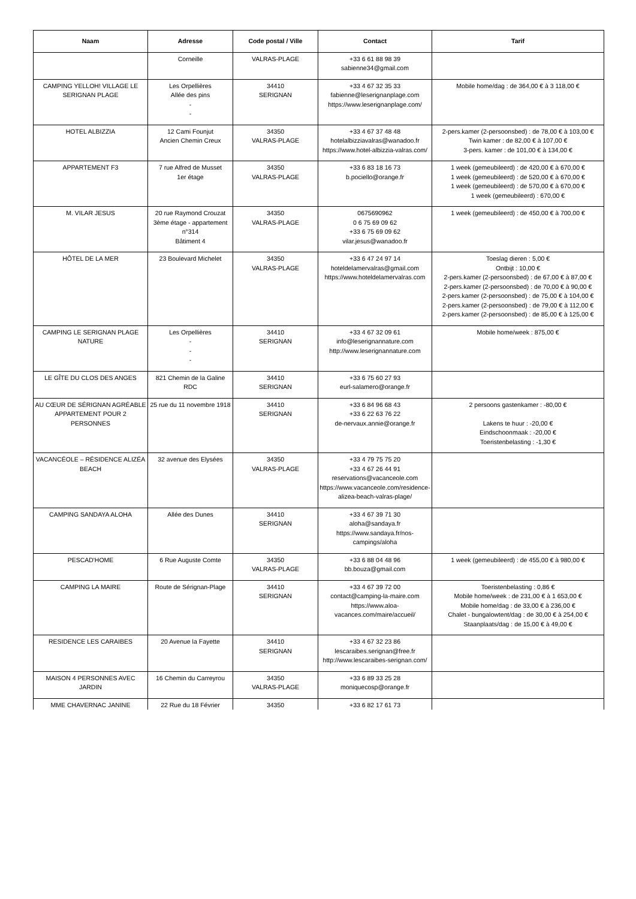| Naam | Adresse | Code postal / Ville | Contact | Tarif |
| --- | --- | --- | --- | --- |
| | Corneille | VALRAS-PLAGE | +33 6 61 88 98 39 sabienne34@gmail.com | |
| CAMPING YELLOH! VILLAGE LE SERIGNAN PLAGE | Les Orpellières Allée des pins - - | 34410 SERIGNAN | +33 4 67 32 35 33 fabienne@leserignanplage.com https://www.leserignanplage.com/ | Mobile home/dag : de 364,00 € à 3 118,00 € |
| HOTEL ALBIZZIA | 12 Cami Founjut Ancien Chemin Creux | 34350 VALRAS-PLAGE | +33 4 67 37 48 48 hotelalbizziavalras@wanadoo.fr https://www.hotel-albizzia-valras.com/ | 2-pers.kamer (2-persoonsbed) : de 78,00 € à 103,00 € Twin kamer : de 82,00 € à 107,00 € 3-pers. kamer : de 101,00 € à 134,00 € |
| APPARTEMENT F3 | 7 rue Alfred de Musset 1er étage | 34350 VALRAS-PLAGE | +33 6 83 18 16 73 b.pociello@orange.fr | 1 week (gemeubileerd) : de 420,00 € à 670,00 € 1 week (gemeubileerd) : de 520,00 € à 670,00 € 1 week (gemeubileerd) : de 570,00 € à 670,00 € 1 week (gemeubileerd) : 670,00 € |
| M. VILAR JESUS | 20 rue Raymond Crouzat 3ème étage - appartement n°314 Bâtiment 4 | 34350 VALRAS-PLAGE | 0675690962 0 6 75 69 09 62 +33 6 75 69 09 62 vilar.jesus@wanadoo.fr | 1 week (gemeubileerd) : de 450,00 € à 700,00 € |
| HÔTEL DE LA MER | 23 Boulevard Michelet | 34350 VALRAS-PLAGE | +33 6 47 24 97 14 hoteldelamervalras@gmail.com https://www.hoteldelamervalras.com | Toeslag dieren : 5,00 € Ontbijt : 10,00 € 2-pers.kamer (2-persoonsbed) : de 67,00 € à 87,00 € 2-pers.kamer (2-persoonsbed) : de 70,00 € à 90,00 € 2-pers.kamer (2-persoonsbed) : de 75,00 € à 104,00 € 2-pers.kamer (2-persoonsbed) : de 79,00 € à 112,00 € 2-pers.kamer (2-persoonsbed) : de 85,00 € à 125,00 € |
| CAMPING LE SERIGNAN PLAGE NATURE | Les Orpellières - - - | 34410 SERIGNAN | +33 4 67 32 09 61 info@leserignannature.com http://www.leserignannature.com | Mobile home/week : 875,00 € |
| LE GÎTE DU CLOS DES ANGES | 821 Chemin de la Galine RDC | 34410 SERIGNAN | +33 6 75 60 27 93 eurl-salamero@orange.fr | |
| AU CŒUR DE SÉRIGNAN AGRÉABLE APPARTEMENT POUR 2 PERSONNES | 25 rue du 11 novembre 1918 | 34410 SERIGNAN | +33 6 84 96 68 43 +33 6 22 63 76 22 de-nervaux.annie@orange.fr | 2 persoons gastenkamer : -80,00 € Lakens te huur : -20,00 € Eindschoonmaak : -20,00 € Toeristenbelasting : -1,30 € |
| VACANCÉOLE – RÉSIDENCE ALIZÉA BEACH | 32 avenue des Elysées | 34350 VALRAS-PLAGE | +33 4 79 75 75 20 +33 4 67 26 44 91 reservations@vacanceole.com https://www.vacanceole.com/residence-alizea-beach-valras-plage/ | |
| CAMPING SANDAYA ALOHA | Allée des Dunes | 34410 SERIGNAN | +33 4 67 39 71 30 aloha@sandaya.fr https://www.sandaya.fr/nos-campings/aloha | |
| PESCAD'HOME | 6 Rue Auguste Comte | 34350 VALRAS-PLAGE | +33 6 88 04 48 96 bb.bouza@gmail.com | 1 week (gemeubileerd) : de 455,00 € à 980,00 € |
| CAMPING LA MAIRE | Route de Sérignan-Plage | 34410 SERIGNAN | +33 4 67 39 72 00 contact@camping-la-maire.com https://www.aloa-vacances.com/maire/accueil/ | Toeristenbelasting : 0,86 € Mobile home/week : de 231,00 € à 1 653,00 € Mobile home/dag : de 33,00 € à 236,00 € Chalet - bungalowtent/dag : de 30,00 € à 254,00 € Staanplaats/dag : de 15,00 € à 49,00 € |
| RESIDENCE LES CARAIBES | 20 Avenue la Fayette | 34410 SERIGNAN | +33 4 67 32 23 86 lescaraibes.serignan@free.fr http://www.lescaraibes-serignan.com/ | |
| MAISON 4 PERSONNES AVEC JARDIN | 16 Chemin du Carreyrou | 34350 VALRAS-PLAGE | +33 6 89 33 25 28 moniquecosp@orange.fr | |
| MME CHAVERNAC JANINE | 22 Rue du 18 Février | 34350 | +33 6 82 17 61 73 | |